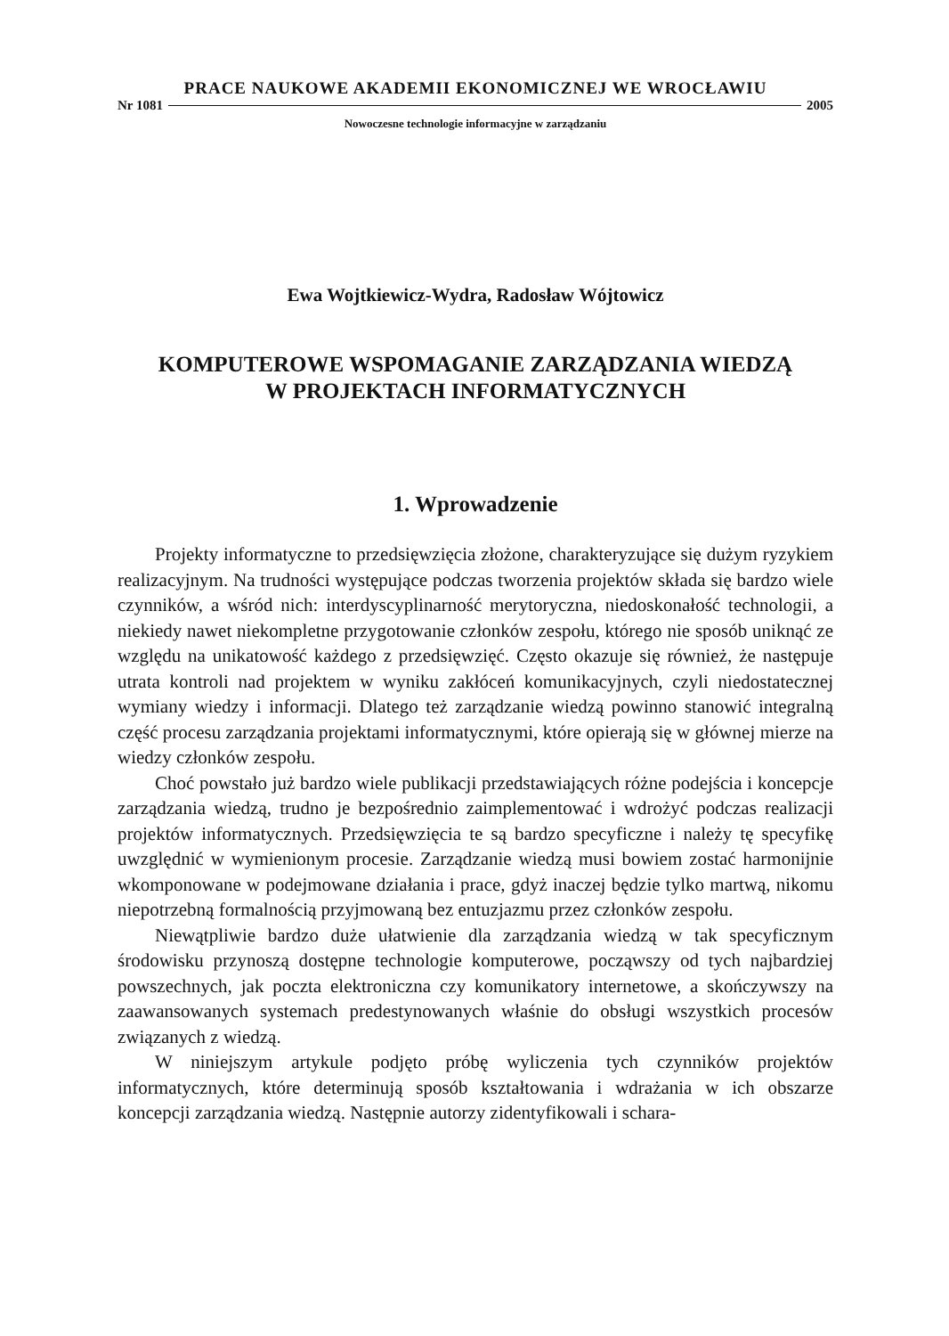PRACE NAUKOWE AKADEMII EKONOMICZNEJ WE WROCŁAWIU
Nr 1081 2005
Nowoczesne technologie informacyjne w zarządzaniu
Ewa Wojtkiewicz-Wydra, Radosław Wójtowicz
KOMPUTEROWE WSPOMAGANIE ZARZĄDZANIA WIEDZĄ
W PROJEKTACH INFORMATYCZNYCH
1. Wprowadzenie
Projekty informatyczne to przedsięwzięcia złożone, charakteryzujące się dużym ryzykiem realizacyjnym. Na trudności występujące podczas tworzenia projektów składa się bardzo wiele czynników, a wśród nich: interdyscyplinarność merytoryczna, niedoskonałość technologii, a niekiedy nawet niekompletne przygotowanie członków zespołu, którego nie sposób uniknąć ze względu na unikatowość każdego z przedsięwzięć. Często okazuje się również, że następuje utrata kontroli nad projektem w wyniku zakłóceń komunikacyjnych, czyli niedostatecznej wymiany wiedzy i informacji. Dlatego też zarządzanie wiedzą powinno stanowić integralną część procesu zarządzania projektami informatycznymi, które opierają się w głównej mierze na wiedzy członków zespołu.
Choć powstało już bardzo wiele publikacji przedstawiających różne podejścia i koncepcje zarządzania wiedzą, trudno je bezpośrednio zaimplementować i wdrożyć podczas realizacji projektów informatycznych. Przedsięwzięcia te są bardzo specyficzne i należy tę specyfikę uwzględnić w wymienionym procesie. Zarządzanie wiedzą musi bowiem zostać harmonijnie wkomponowane w podejmowane działania i prace, gdyż inaczej będzie tylko martwą, nikomu niepotrzebną formalnością przyjmowaną bez entuzjazmu przez członków zespołu.
Niewątpliwie bardzo duże ułatwienie dla zarządzania wiedzą w tak specyficznym środowisku przynoszą dostępne technologie komputerowe, począwszy od tych najbardziej powszechnych, jak poczta elektroniczna czy komunikatory internetowe, a skończywszy na zaawansowanych systemach predestynowanych właśnie do obsługi wszystkich procesów związanych z wiedzą.
W niniejszym artykule podjęto próbę wyliczenia tych czynników projektów informatycznych, które determinują sposób kształtowania i wdrażania w ich obszarze koncepcji zarządzania wiedzą. Następnie autorzy zidentyfikowali i schara-